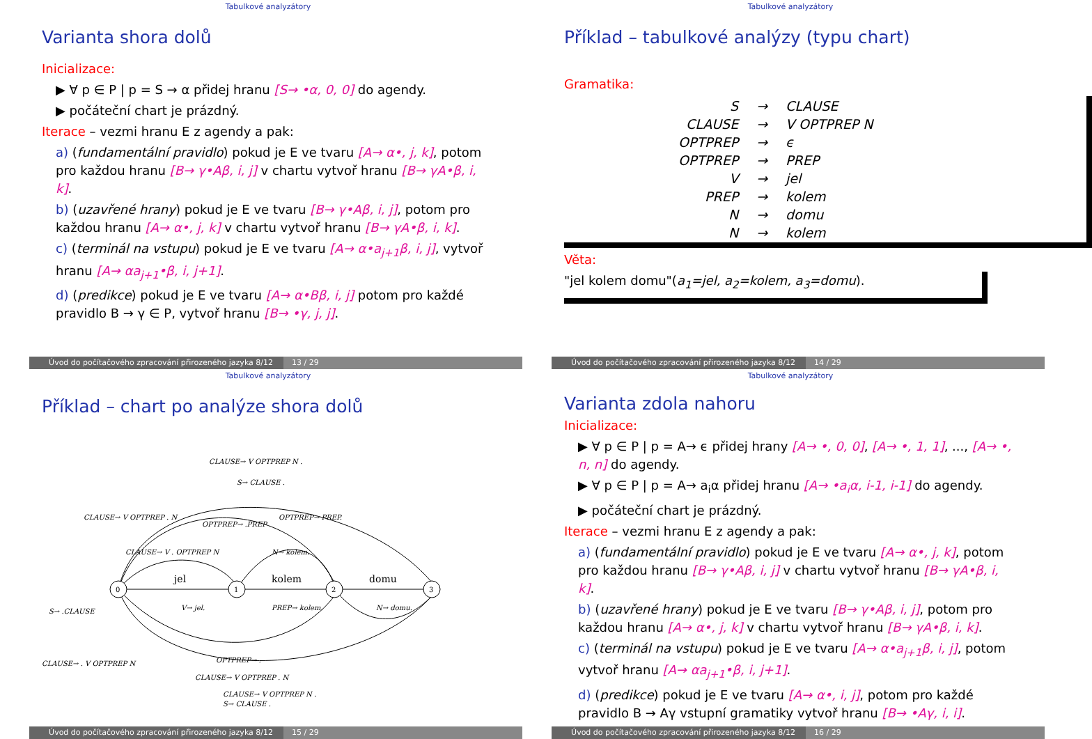Tabulkové analyzátory
Varianta shora dolů
Inicializace:
▶ ∀ p ∈ P | p = S → α přidej hranu [S→ •α, 0, 0] do agendy.
▶ počáteční chart je prázdný.
Iterace – vezmi hranu E z agendy a pak:
a) (fundamentální pravidlo) pokud je E ve tvaru [A→ α•, j, k], potom pro každou hranu [B→ γ•Aβ, i, j] v chartu vytvoř hranu [B→ γA•β, i, k].
b) (uzavřené hrany) pokud je E ve tvaru [B→ γ•Aβ, i, j], potom pro každou hranu [A→ α•, j, k] v chartu vytvoř hranu [B→ γA•β, i, k].
c) (terminál na vstupu) pokud je E ve tvaru [A→ α•a<sub>j+1</sub>β, i, j], vytvoř hranu [A→ αa<sub>j+1</sub>•β, i, j+1].
d) (predikce) pokud je E ve tvaru [A→ α•Bβ, i, j] potom pro každé pravidlo B → γ ∈ P, vytvoř hranu [B→ •γ, j, j].
Úvod do počítačového zpracování přirozeného jazyka 8/12 13 / 29
Tabulkové analyzátory
Příklad – tabulkové analýzy (typu chart)
Gramatika:
| S | → | CLAUSE |
| CLAUSE | → | V OPTPREP N |
| OPTPREP | → | ϵ |
| OPTPREP | → | PREP |
| V | → | jel |
| PREP | → | kolem |
| N | → | domu |
| N | → | kolem |
Věta:
"jel kolem domu"(a<sub>1</sub>=jel, a<sub>2</sub>=kolem, a<sub>3</sub>=domu).
Úvod do počítačového zpracování přirozeného jazyka 8/12 14 / 29
Tabulkové analyzátory
Příklad – chart po analýze shora dolů
0
1
2
3
jel
kolem
domu
CLAUSE→ V OPTPREP N .
S→ CLAUSE .
CLAUSE→ V OPTPREP . N
OPTPREP→ .PREP
OPTPREP→ PREP.
CLAUSE→ V . OPTPREP N
N→ kolem.
S→ .CLAUSE
V→ jel.
PREP→ kolem.
N→ domu.
CLAUSE→ . V OPTPREP N
OPTPREP→ .
CLAUSE→ V OPTPREP . N
CLAUSE→ V OPTPREP N .
S→ CLAUSE .
Úvod do počítačového zpracování přirozeného jazyka 8/12 15 / 29
Tabulkové analyzátory
Varianta zdola nahoru
Inicializace:
▶ ∀ p ∈ P | p = A→ ϵ přidej hrany [A→ •, 0, 0], [A→ •, 1, 1], ..., [A→ •, n, n] do agendy.
▶ ∀ p ∈ P | p = A→ a<sub>i</sub>α přidej hranu [A→ •a<sub>i</sub>α, i-1, i-1] do agendy.
▶ počáteční chart je prázdný.
Iterace – vezmi hranu E z agendy a pak:
a) (fundamentální pravidlo) pokud je E ve tvaru [A→ α•, j, k], potom pro každou hranu [B→ γ•Aβ, i, j] v chartu vytvoř hranu [B→ γA•β, i, k].
b) (uzavřené hrany) pokud je E ve tvaru [B→ γ•Aβ, i, j], potom pro každou hranu [A→ α•, j, k] v chartu vytvoř hranu [B→ γA•β, i, k].
c) (terminál na vstupu) pokud je E ve tvaru [A→ α•a<sub>j+1</sub>β, i, j], potom vytvoř hranu [A→ αa<sub>j+1</sub>•β, i, j+1].
d) (predikce) pokud je E ve tvaru [A→ α•, i, j], potom pro každé pravidlo B → Aγ vstupní gramatiky vytvoř hranu [B→ •Aγ, i, i].
Úvod do počítačového zpracování přirozeného jazyka 8/12 16 / 29